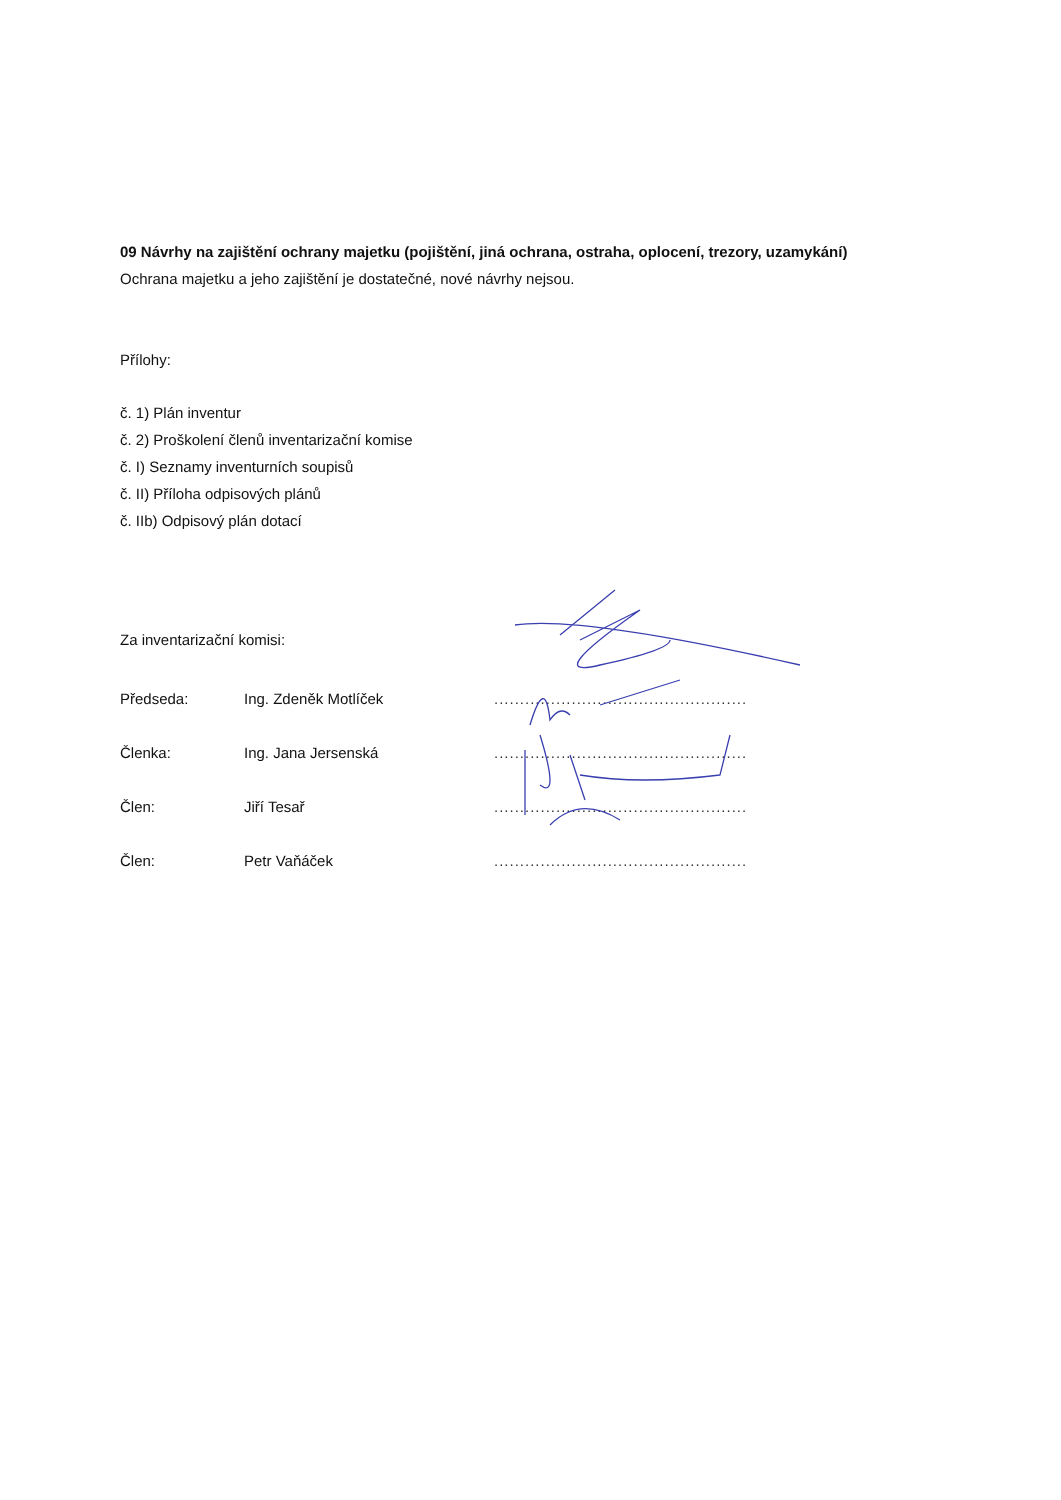09 Návrhy na zajištění ochrany majetku (pojištění, jiná ochrana, ostraha, oplocení, trezory, uzamykání)
Ochrana majetku a jeho zajištění je dostatečné, nové návrhy nejsou.
Přílohy:
č. 1) Plán inventur
č. 2) Proškolení členů inventarizační komise
č. I) Seznamy inventurních soupisů
č. II) Příloha odpisových plánů
č. IIb) Odpisový plán dotací
Za inventarizační komisi:
Předseda: Ing. Zdeněk Motlíček.................................................
Členka: Ing. Jana Jersenská.................................................
Člen: Jiří Tesař.................................................
Člen: Petr Vaňáček.................................................